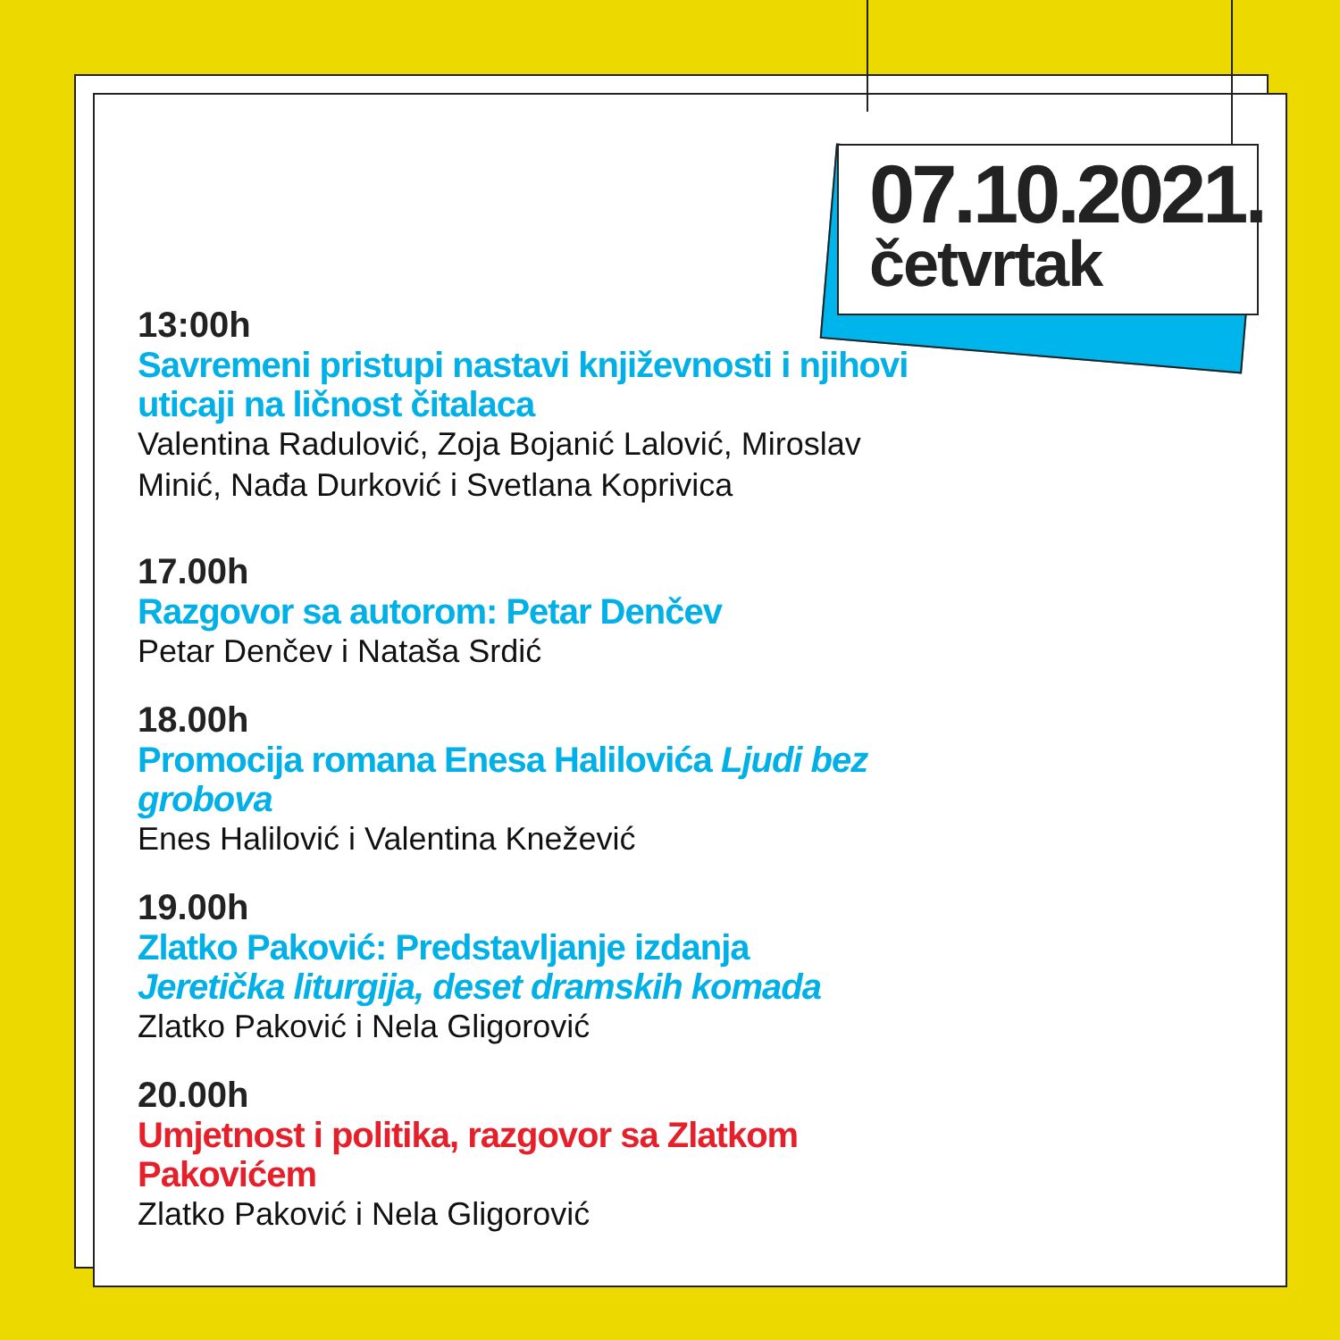07.10.2021.
četvrtak
13:00h
Savremeni pristupi nastavi književnosti i njihovi uticaji na ličnost čitalaca
Valentina Radulović, Zoja Bojanić Lalović, Miroslav Minić, Nađa Durković i Svetlana Koprivica
17.00h
Razgovor sa autorom: Petar Denčev
Petar Denčev i Nataša Srdić
18.00h
Promocija romana Enesa Halilovića Ljudi bez grobova
Enes Halilović i Valentina Knežević
19.00h
Zlatko Paković: Predstavljanje izdanja
Jeretička liturgija, deset dramskih komada
Zlatko Paković i Nela Gligorović
20.00h
Umjetnost i politika, razgovor sa Zlatkom Pakovićem
Zlatko Paković i Nela Gligorović